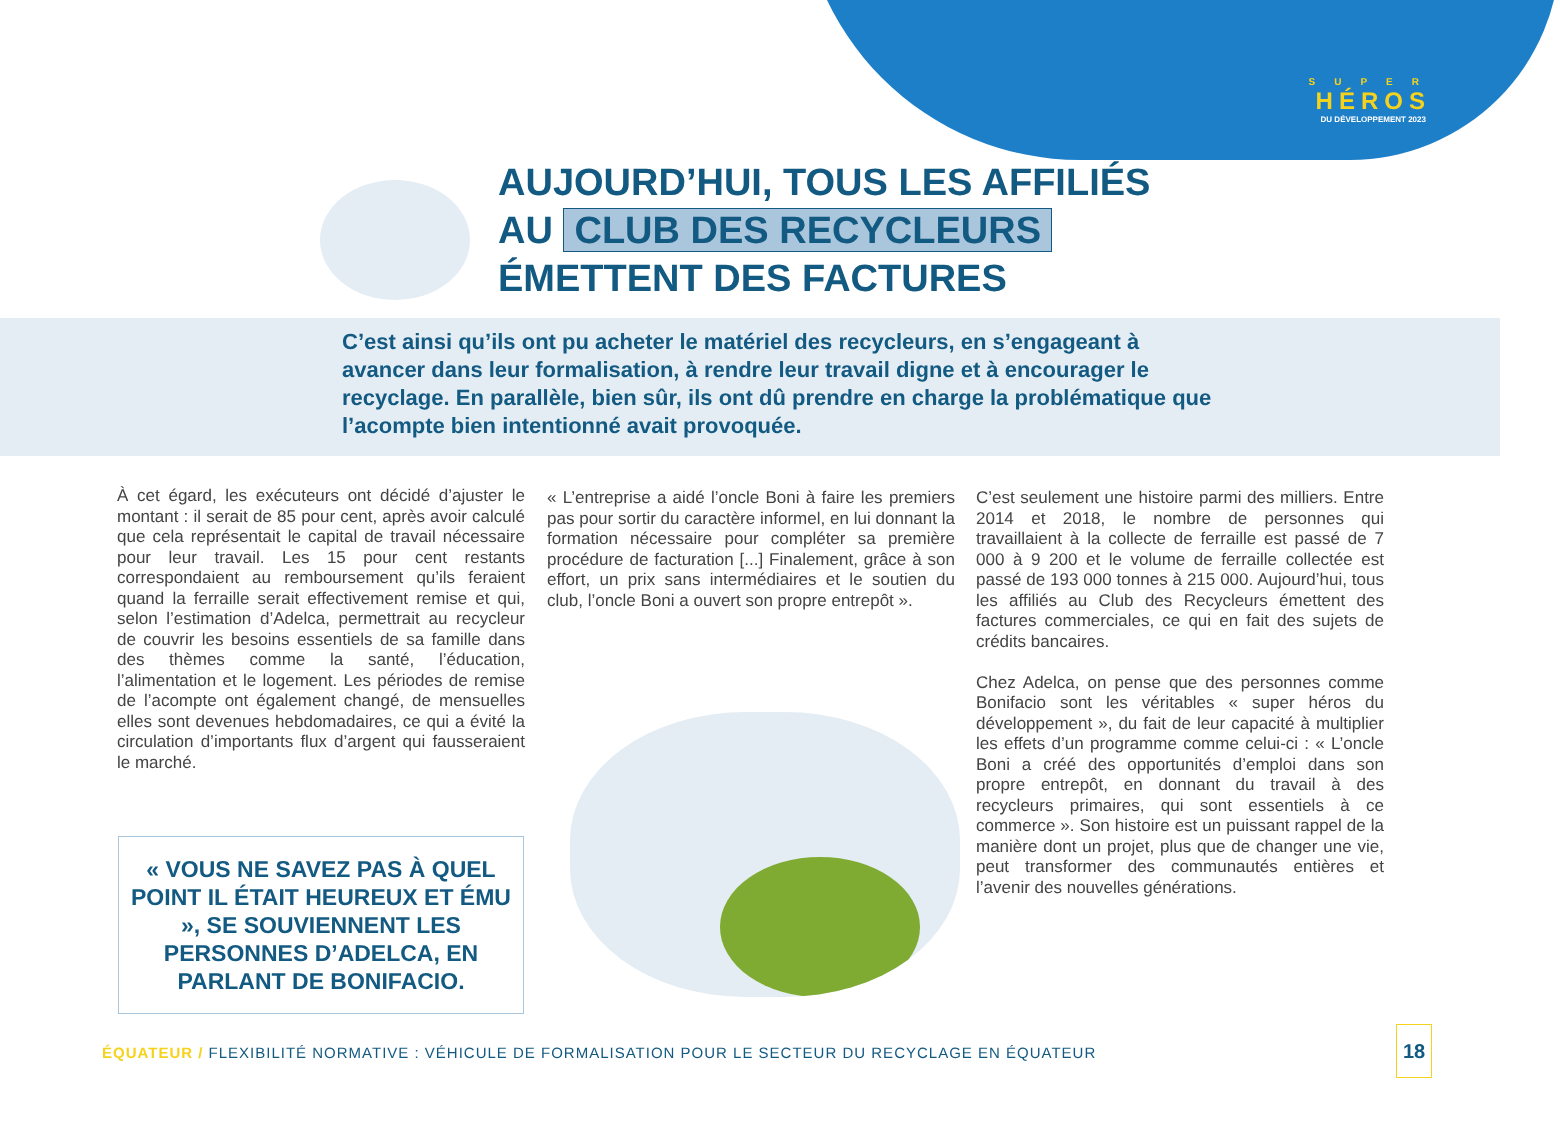SUPER
HÉROS
DU DÉVELOPPEMENT 2023
AUJOURD’HUI, TOUS LES AFFILIÉS
AU CLUB DES RECYCLEURS
ÉMETTENT DES FACTURES
C’est ainsi qu’ils ont pu acheter le matériel des recycleurs, en s’engageant à avancer dans leur formalisation, à rendre leur travail digne et à encourager le recyclage. En parallèle, bien sûr, ils ont dû prendre en charge la problématique que l’acompte bien intentionné avait provoquée.
À cet égard, les exécuteurs ont décidé d’ajuster le montant : il serait de 85 pour cent, après avoir calculé que cela représentait le capital de travail nécessaire pour leur travail. Les 15 pour cent restants correspondaient au remboursement qu’ils feraient quand la ferraille serait effectivement remise et qui, selon l’estimation d’Adelca, permettrait au recycleur de couvrir les besoins essentiels de sa famille dans des thèmes comme la santé, l’éducation, l’alimentation et le logement. Les périodes de remise de l’acompte ont également changé, de mensuelles elles sont devenues hebdomadaires, ce qui a évité la circulation d’importants flux d’argent qui fausseraient le marché.
« VOUS NE SAVEZ PAS À QUEL POINT IL ÉTAIT HEUREUX ET ÉMU », SE SOUVIENNENT LES PERSONNES D’ADELCA, EN PARLANT DE BONIFACIO.
« L’entreprise a aidé l’oncle Boni à faire les premiers pas pour sortir du caractère informel, en lui donnant la formation nécessaire pour compléter sa première procédure de facturation [...] Finalement, grâce à son effort, un prix sans intermédiaires et le soutien du club, l’oncle Boni a ouvert son propre entrepôt ».
C’est seulement une histoire parmi des milliers. Entre 2014 et 2018, le nombre de personnes qui travaillaient à la collecte de ferraille est passé de 7 000 à 9 200 et le volume de ferraille collectée est passé de 193 000 tonnes à 215 000. Aujourd’hui, tous les affiliés au Club des Recycleurs émettent des factures commerciales, ce qui en fait des sujets de crédits bancaires.
Chez Adelca, on pense que des personnes comme Bonifacio sont les véritables « super héros du développement », du fait de leur capacité à multiplier les effets d’un programme comme celui-ci : « L’oncle Boni a créé des opportunités d’emploi dans son propre entrepôt, en donnant du travail à des recycleurs primaires, qui sont essentiels à ce commerce ». Son histoire est un puissant rappel de la manière dont un projet, plus que de changer une vie, peut transformer des communautés entières et l’avenir des nouvelles générations.
ÉQUATEUR / FLEXIBILITÉ NORMATIVE : VÉHICULE DE FORMALISATION POUR LE SECTEUR DU RECYCLAGE EN ÉQUATEUR
18